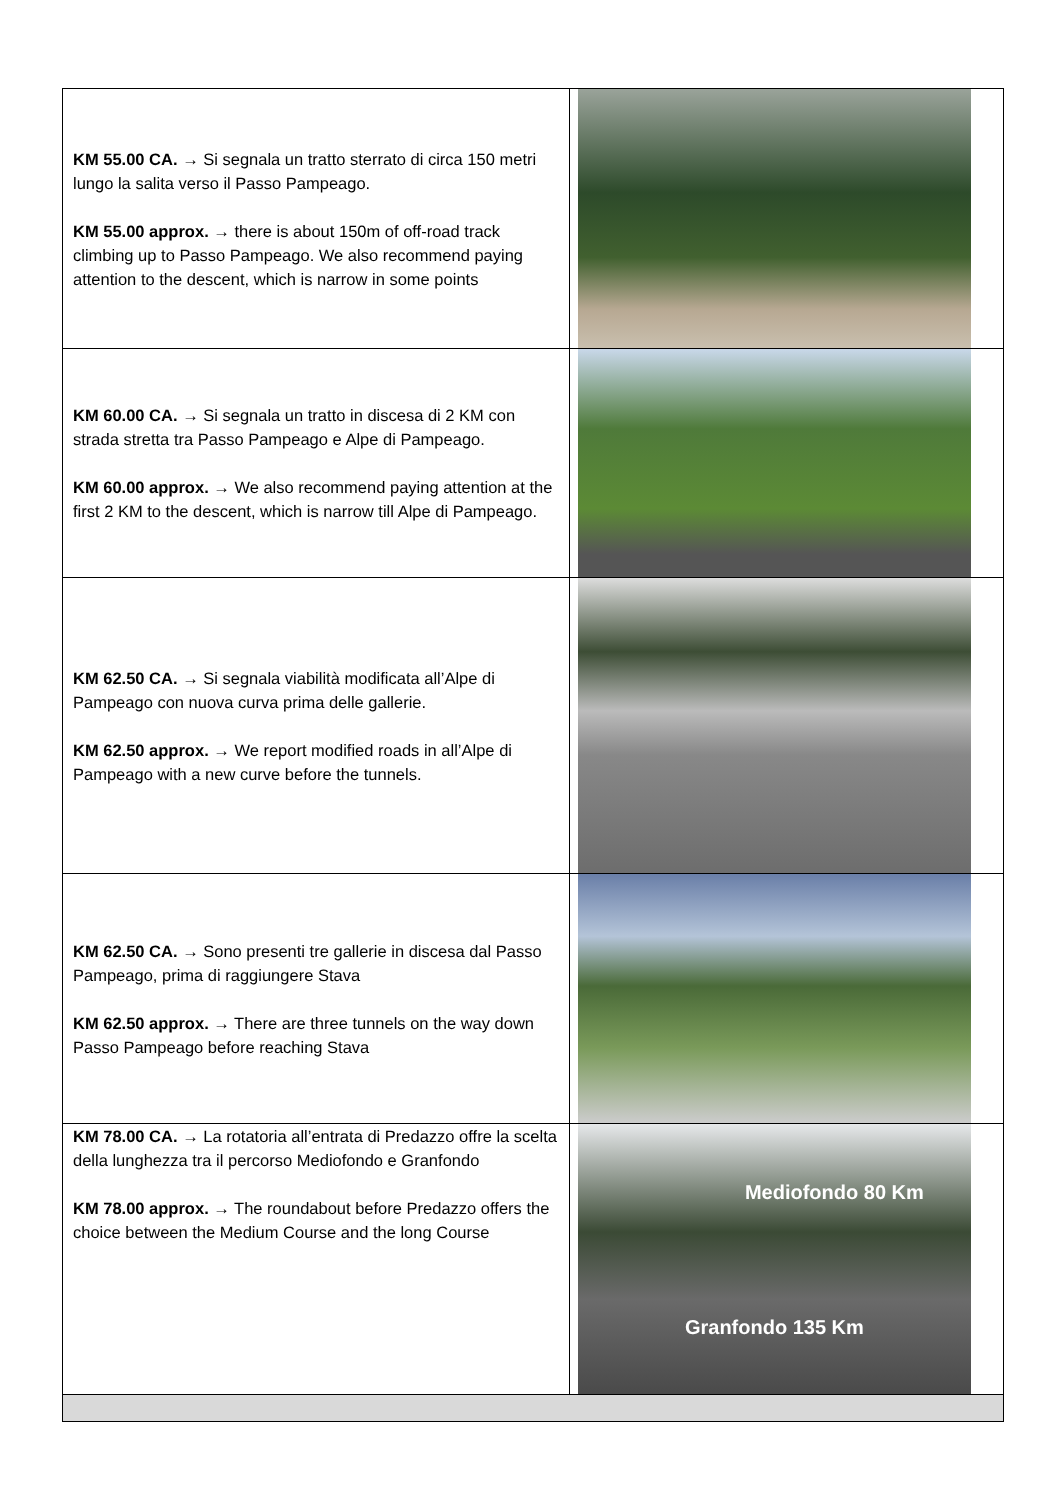| KM 55.00 CA. → Si segnala un tratto sterrato di circa 150 metri lungo la salita verso il Passo Pampeago. KM 55.00 approx. → there is about 150m of off-road track climbing up to Passo Pampeago. We also recommend paying attention to the descent, which is narrow in some points | |
| KM 60.00 CA. → Si segnala un tratto in discesa di 2 KM con strada stretta tra Passo Pampeago e Alpe di Pampeago. KM 60.00 approx. → We also recommend paying attention at the first 2 KM to the descent, which is narrow till Alpe di Pampeago. | |
| KM 62.50 CA. → Si segnala viabilità modificata all’Alpe di Pampeago con nuova curva prima delle gallerie. KM 62.50 approx. → We report modified roads in all’Alpe di Pampeago with a new curve before the tunnels. | |
| KM 62.50 CA. → Sono presenti tre gallerie in discesa dal Passo Pampeago, prima di raggiungere Stava KM 62.50 approx. → There are three tunnels on the way down Passo Pampeago before reaching Stava | |
| KM 78.00 CA. → La rotatoria all’entrata di Predazzo offre la scelta della lunghezza tra il percorso Mediofondo e Granfondo KM 78.00 approx. → The roundabout before Predazzo offers the choice between the Medium Course and the long Course | Mediofondo 80 Km Granfondo 135 Km |